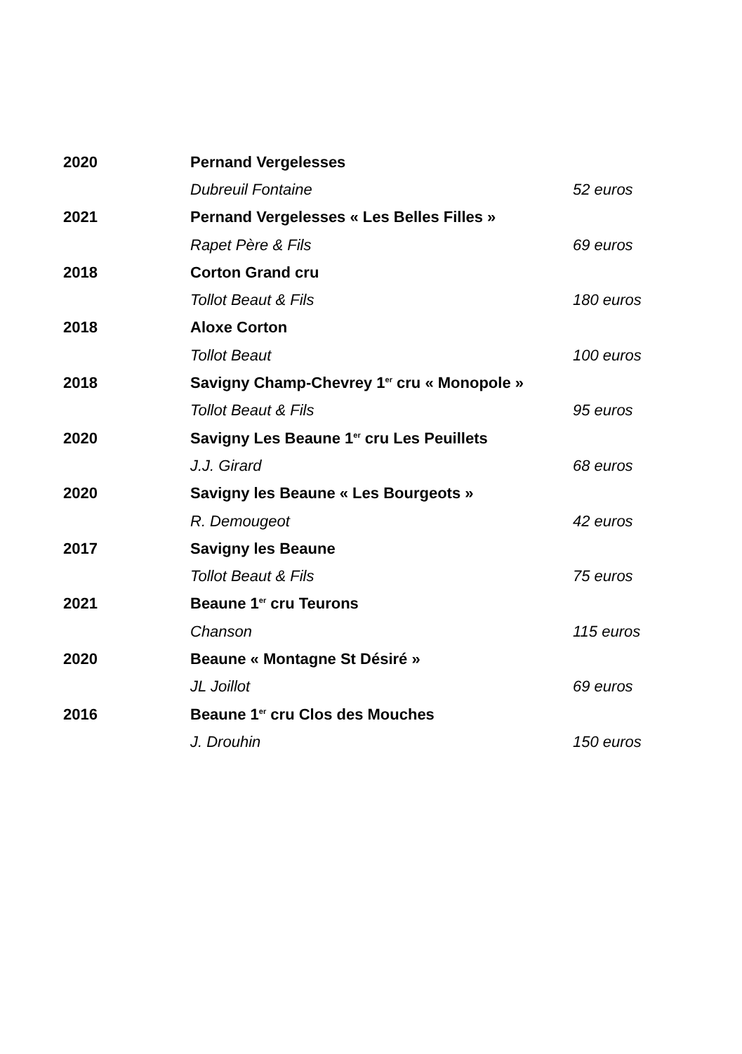| 2020 | Pernand Vergelesses | |
| | Dubreuil Fontaine | 52 euros |
| 2021 | Pernand Vergelesses « Les Belles Filles » | |
| | Rapet Père & Fils | 69 euros |
| 2018 | Corton Grand cru | |
| | Tollot Beaut & Fils | 180 euros |
| 2018 | Aloxe Corton | |
| | Tollot Beaut | 100 euros |
| 2018 | Savigny Champ-Chevrey 1<sup>er</sup> cru « Monopole » | |
| | Tollot Beaut & Fils | 95 euros |
| 2020 | Savigny Les Beaune 1<sup>er</sup> cru Les Peuillets | |
| | J.J. Girard | 68 euros |
| 2020 | Savigny les Beaune « Les Bourgeots » | |
| | R. Demougeot | 42 euros |
| 2017 | Savigny les Beaune | |
| | Tollot Beaut & Fils | 75 euros |
| 2021 | Beaune 1<sup>er</sup> cru Teurons | |
| | Chanson | 115 euros |
| 2020 | Beaune « Montagne St Désiré » | |
| | JL Joillot | 69 euros |
| 2016 | Beaune 1<sup>er</sup> cru Clos des Mouches | |
| | J. Drouhin | 150 euros |